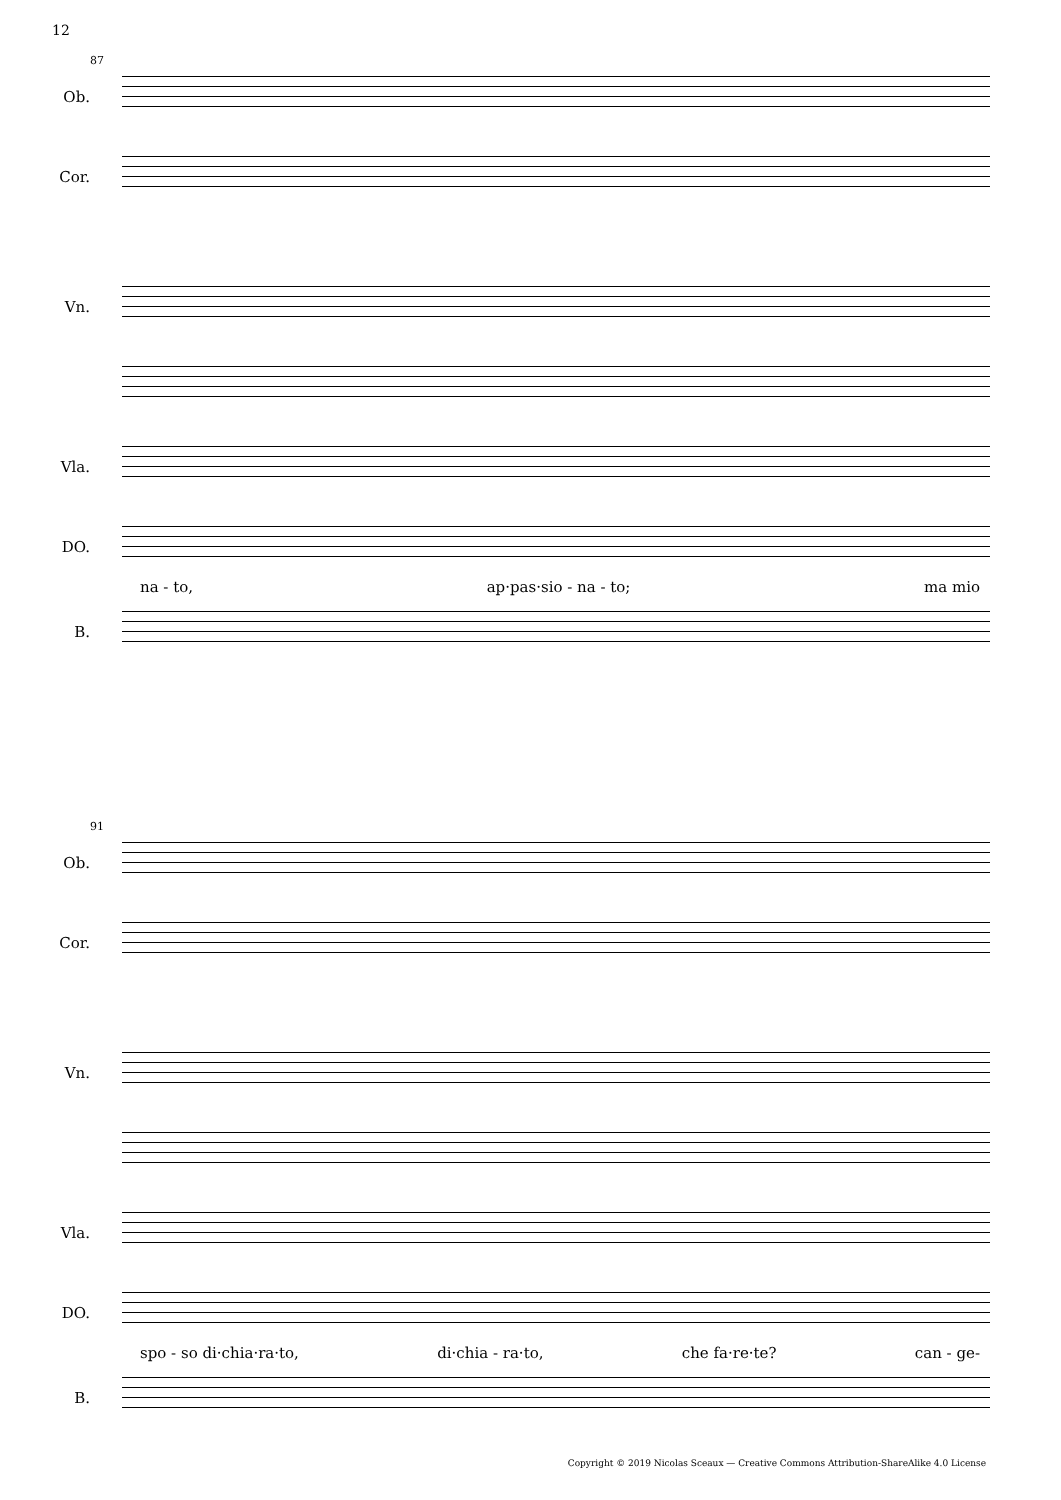12
87
Ob.
Cor.
Vn.
Vla.
DO.
na - to, ap·pas·sio - na - to; ma mio
B.
91
Ob.
Cor.
Vn.
Vla.
DO.
spo - so di·chia·ra·to, di·chia - ra·to, che fa·re·te? can - ge-
B.
Copyright © 2019 Nicolas Sceaux — Creative Commons Attribution-ShareAlike 4.0 License